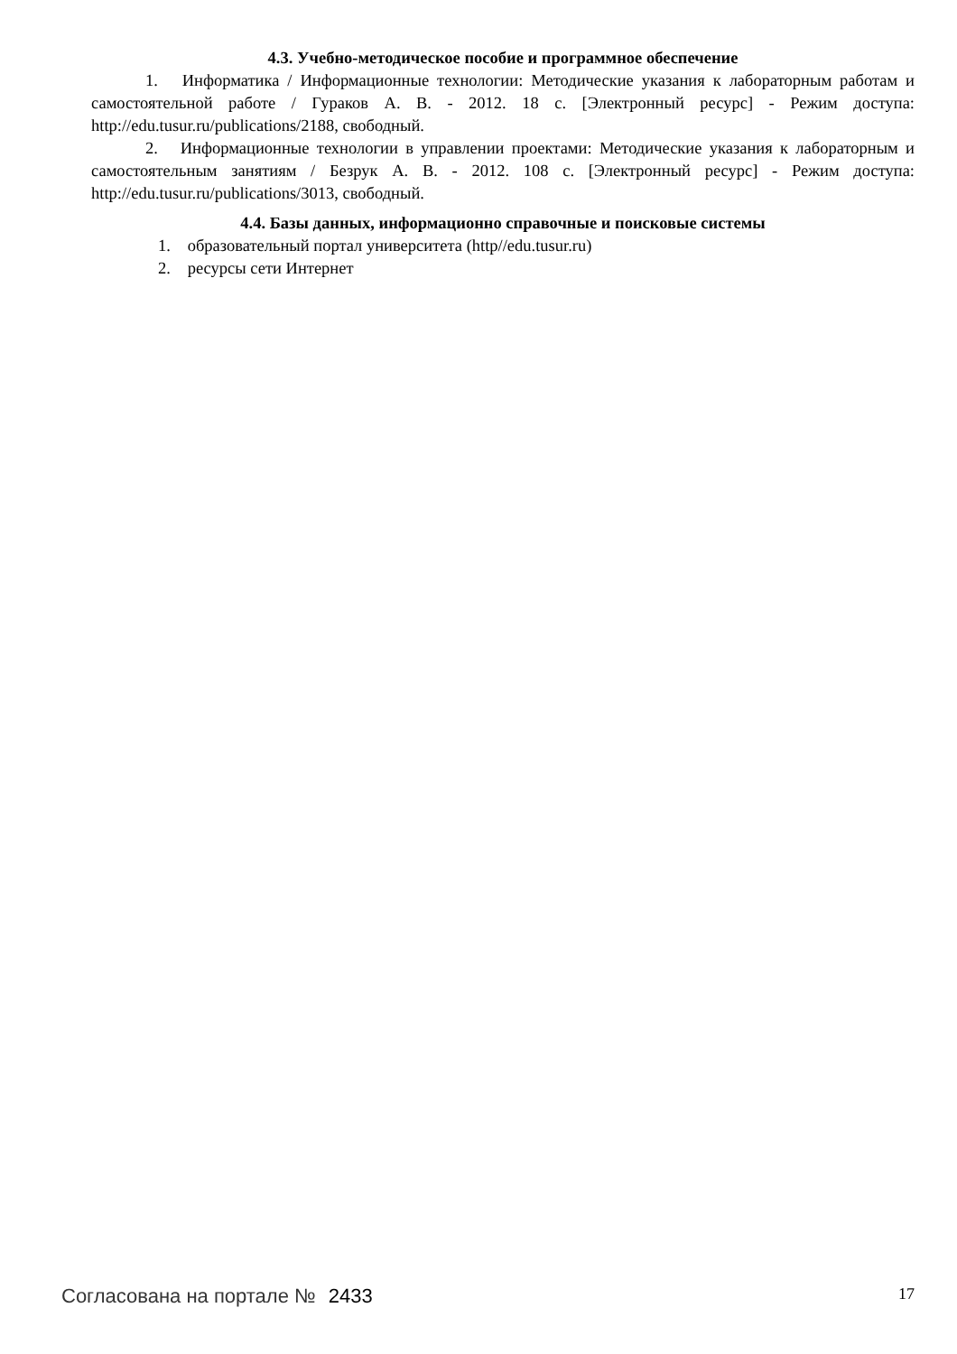4.3. Учебно-методическое пособие и программное обеспечение
1. Информатика / Информационные технологии: Методические указания к лабораторным работам и самостоятельной работе / Гураков А. В. - 2012. 18 с. [Электронный ресурс] - Режим доступа: http://edu.tusur.ru/publications/2188, свободный.
2. Информационные технологии в управлении проектами: Методические указания к лабораторным и самостоятельным занятиям / Безрук А. В. - 2012. 108 с. [Электронный ресурс] - Режим доступа: http://edu.tusur.ru/publications/3013, свободный.
4.4. Базы данных, информационно справочные и поисковые системы
1. образовательный портал университета (http//edu.tusur.ru)
2. ресурсы сети Интернет
Согласована на портале № 2433
17